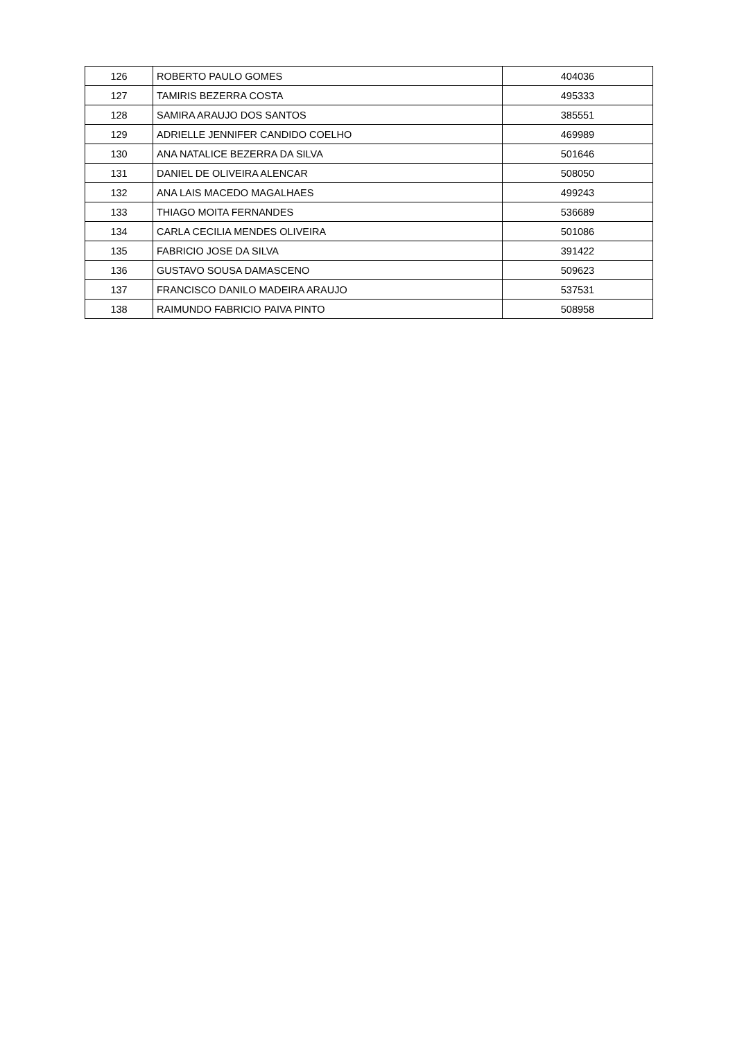| 126 | ROBERTO PAULO GOMES | 404036 |
| 127 | TAMIRIS BEZERRA COSTA | 495333 |
| 128 | SAMIRA ARAUJO DOS SANTOS | 385551 |
| 129 | ADRIELLE JENNIFER CANDIDO COELHO | 469989 |
| 130 | ANA NATALICE BEZERRA DA SILVA | 501646 |
| 131 | DANIEL DE OLIVEIRA ALENCAR | 508050 |
| 132 | ANA LAIS MACEDO MAGALHAES | 499243 |
| 133 | THIAGO MOITA FERNANDES | 536689 |
| 134 | CARLA CECILIA MENDES OLIVEIRA | 501086 |
| 135 | FABRICIO JOSE DA SILVA | 391422 |
| 136 | GUSTAVO SOUSA DAMASCENO | 509623 |
| 137 | FRANCISCO DANILO MADEIRA ARAUJO | 537531 |
| 138 | RAIMUNDO FABRICIO PAIVA PINTO | 508958 |